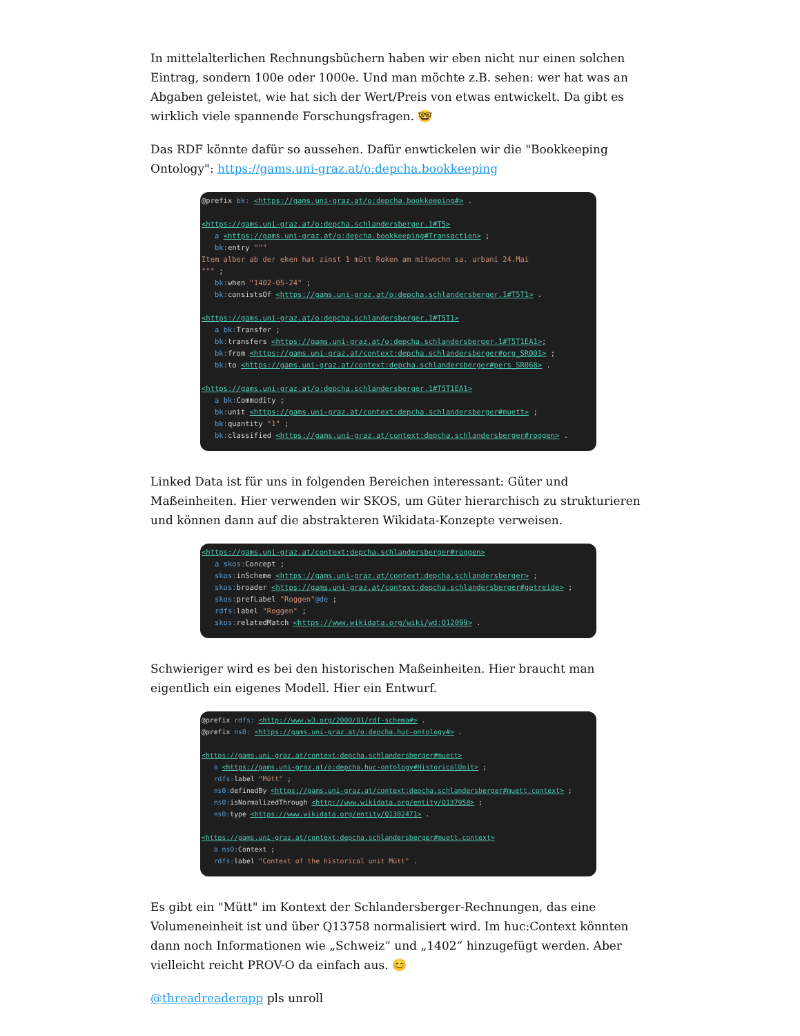In mittelalterlichen Rechnungsbüchern haben wir eben nicht nur einen solchen Eintrag, sondern 100e oder 1000e. Und man möchte z.B. sehen: wer hat was an Abgaben geleistet, wie hat sich der Wert/Preis von etwas entwickelt. Da gibt es wirklich viele spannende Forschungsfragen. 🤓
Das RDF könnte dafür so aussehen. Dafür enwtickelen wir die "Bookkeeping Ontology": https://gams.uni-graz.at/o:depcha.bookkeeping
@prefix bk: <https://gams.uni-graz.at/o:depcha.bookkeeping#> . <https://gams.uni-graz.at/o:depcha.schlandersberger.1#T5> a <https://gams.uni-graz.at/o:depcha.bookkeeping#Transaction> ; bk: entry """ Item alber ab der eken hat zinst 1 mütt Roken am mitwochn sa. urbani 24.Mai """ ; bk: when "1402-05-24" ; bk: consistsOf <https://gams.uni-graz.at/o:depcha.schlandersberger.1#T5T1> . <https://gams.uni-graz.at/o:depcha.schlandersberger.1#T5T1> a bk: Transfer ; bk: transfers <https://gams.uni-graz.at/o:depcha.schlandersberger.1#T5T1EA1>; bk: from <https://gams.uni-graz.at/context:depcha.schlandersberger#org_SR001> ; bk: to <https://gams.uni-graz.at/context:depcha.schlandersberger#pers_SR068> . <https://gams.uni-graz.at/o:depcha.schlandersberger.1#T5T1EA1> a bk: Commodity ; bk: unit <https://gams.uni-graz.at/context:depcha.schlandersberger#muett> ; bk: quantity "1" ; bk: classified <https://gams.uni-graz.at/context:depcha.schlandersberger#roggen> .
Linked Data ist für uns in folgenden Bereichen interessant: Güter und Maßeinheiten. Hier verwenden wir SKOS, um Güter hierarchisch zu strukturieren und können dann auf die abstrakteren Wikidata-Konzepte verweisen.
<https://gams.uni-graz.at/context:depcha.schlandersberger#roggen> a skos: Concept ; skos: inScheme <https://gams.uni-graz.at/context:depcha.schlandersberger> ; skos: broader <https://gams.uni-graz.at/context:depcha.schlandersberger#getreide> ; skos: prefLabel "Roggen"@de ; rdfs: label "Roggen" ; skos: relatedMatch <https://www.wikidata.org/wiki/wd:Q12099> .
Schwieriger wird es bei den historischen Maßeinheiten. Hier braucht man eigentlich ein eigenes Modell. Hier ein Entwurf.
@prefix rdfs: <http://www.w3.org/2000/01/rdf-schema#> . @prefix ns0: <https://gams.uni-graz.at/o:depcha.huc-ontology#> . <https://gams.uni-graz.at/context:depcha.schlandersberger#muett> a <https://gams.uni-graz.at/o:depcha.huc-ontology#HistoricalUnit> ; rdfs: label "Mütt" ; ns0: definedBy <https://gams.uni-graz.at/context:depcha.schlandersberger#muett.context> ; ns0: isNormalizedThrough <http://www.wikidata.org/entity/Q137958> ; ns0: type <https://www.wikidata.org/entity/Q1302471> . <https://gams.uni-graz.at/context:depcha.schlandersberger#muett.context> a ns0: Context ; rdfs: label "Context of the historical unit Mütt" .
Es gibt ein "Mütt" im Kontext der Schlandersberger-Rechnungen, das eine Volumeneinheit ist und über Q13758 normalisiert wird. Im huc:Context könnten dann noch Informationen wie „Schweiz“ und „1402“ hinzugefügt werden. Aber vielleicht reicht PROV-O da einfach aus. 😊
@threadreaderapp pls unroll